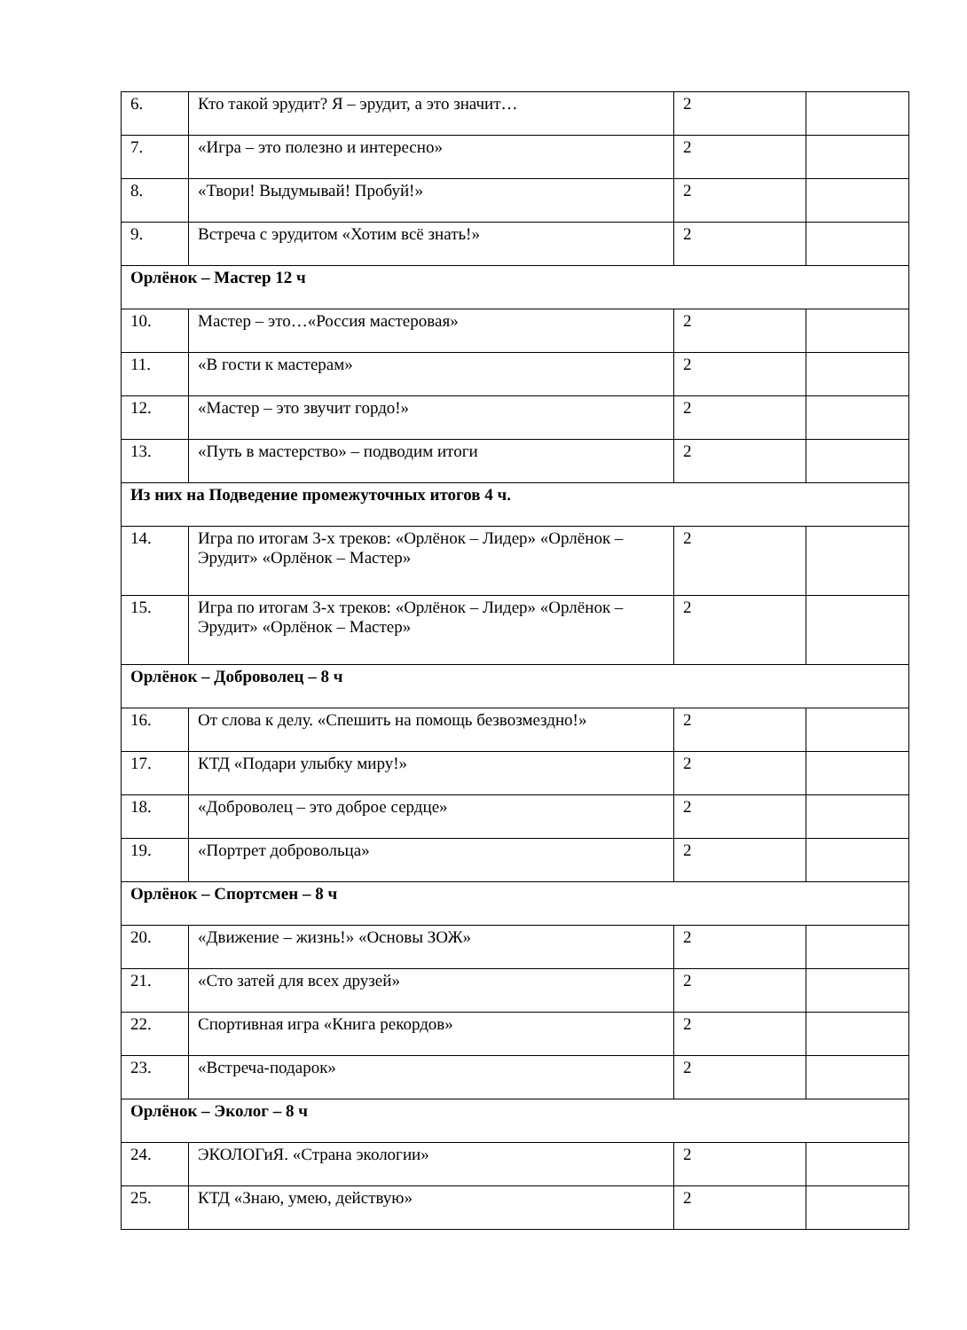| 6. | Кто такой эрудит? Я – эрудит, а это значит… | 2 | |
| 7. | «Игра – это полезно и интересно» | 2 | |
| 8. | «Твори! Выдумывай! Пробуй!» | 2 | |
| 9. | Встреча с эрудитом «Хотим всё знать!» | 2 | |
| Орлёнок – Мастер 12 ч | | | |
| 10. | Мастер – это…«Россия мастеровая» | 2 | |
| 11. | «В гости к мастерам» | 2 | |
| 12. | «Мастер – это звучит гордо!» | 2 | |
| 13. | «Путь в мастерство» – подводим итоги | 2 | |
| Из них на Подведение промежуточных итогов 4 ч. | | | |
| 14. | Игра по итогам 3-х треков: «Орлёнок – Лидер» «Орлёнок – Эрудит» «Орлёнок – Мастер» | 2 | |
| 15. | Игра по итогам 3-х треков: «Орлёнок – Лидер» «Орлёнок – Эрудит» «Орлёнок – Мастер» | 2 | |
| Орлёнок – Доброволец – 8 ч | | | |
| 16. | От слова к делу. «Спешить на помощь безвозмездно!» | 2 | |
| 17. | КТД «Подари улыбку миру!» | 2 | |
| 18. | «Доброволец – это доброе сердце» | 2 | |
| 19. | «Портрет добровольца» | 2 | |
| Орлёнок – Спортсмен – 8 ч | | | |
| 20. | «Движение – жизнь!» «Основы ЗОЖ» | 2 | |
| 21. | «Сто затей для всех друзей» | 2 | |
| 22. | Спортивная игра «Книга рекордов» | 2 | |
| 23. | «Встреча-подарок» | 2 | |
| Орлёнок – Эколог – 8 ч | | | |
| 24. | ЭКОЛОГиЯ. «Страна экологии» | 2 | |
| 25. | КТД «Знаю, умею, действую» | 2 | |